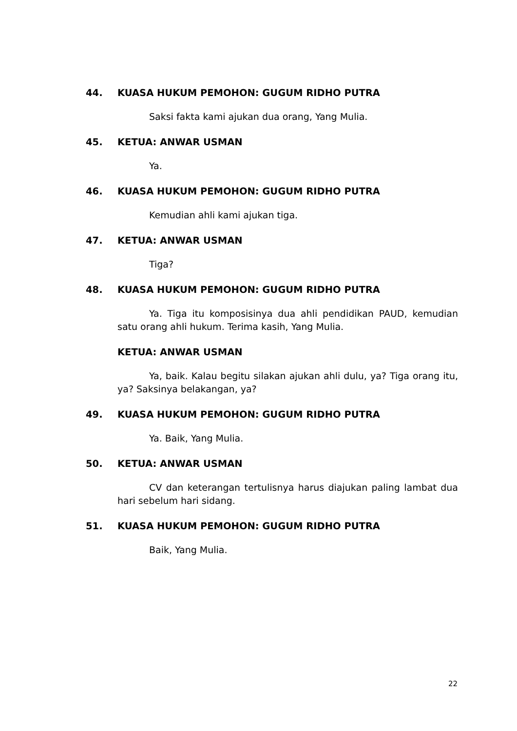44. KUASA HUKUM PEMOHON: GUGUM RIDHO PUTRA
Saksi fakta kami ajukan dua orang, Yang Mulia.
45. KETUA: ANWAR USMAN
Ya.
46. KUASA HUKUM PEMOHON: GUGUM RIDHO PUTRA
Kemudian ahli kami ajukan tiga.
47. KETUA: ANWAR USMAN
Tiga?
48. KUASA HUKUM PEMOHON: GUGUM RIDHO PUTRA
Ya. Tiga itu komposisinya dua ahli pendidikan PAUD, kemudian satu orang ahli hukum. Terima kasih, Yang Mulia.
KETUA: ANWAR USMAN
Ya, baik. Kalau begitu silakan ajukan ahli dulu, ya? Tiga orang itu, ya? Saksinya belakangan, ya?
49. KUASA HUKUM PEMOHON: GUGUM RIDHO PUTRA
Ya. Baik, Yang Mulia.
50. KETUA: ANWAR USMAN
CV dan keterangan tertulisnya harus diajukan paling lambat dua hari sebelum hari sidang.
51. KUASA HUKUM PEMOHON: GUGUM RIDHO PUTRA
Baik, Yang Mulia.
22